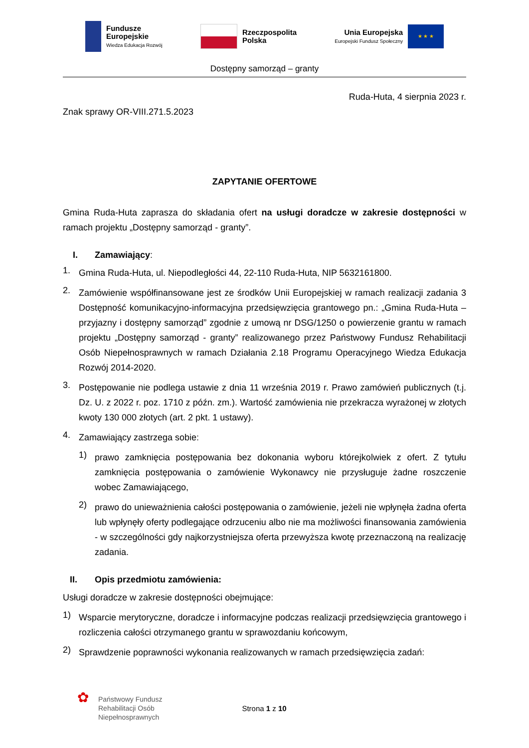Fundusze
Europejskie
Wiedza Edukacja Rozwój
Rzeczpospolita
Polska
Unia Europejska
Europejski Fundusz Społeczny
★ ★ ★
Dostępny samorząd – granty
Ruda-Huta, 4 sierpnia 2023 r.
Znak sprawy OR-VIII.271.5.2023
ZAPYTANIE OFERTOWE
Gmina Ruda-Huta zaprasza do składania ofert na usługi doradcze w zakresie dostępności w ramach projektu „Dostępny samorząd - granty”.
I. Zamawiający:
1.
Gmina Ruda-Huta, ul. Niepodległości 44, 22-110 Ruda-Huta, NIP 5632161800.
2.
Zamówienie współfinansowane jest ze środków Unii Europejskiej w ramach realizacji zadania 3 Dostępność komunikacyjno-informacyjna przedsięwzięcia grantowego pn.: „Gmina Ruda-Huta – przyjazny i dostępny samorząd” zgodnie z umową nr DSG/1250 o powierzenie grantu w ramach projektu „Dostępny samorząd - granty” realizowanego przez Państwowy Fundusz Rehabilitacji Osób Niepełnosprawnych w ramach Działania 2.18 Programu Operacyjnego Wiedza Edukacja Rozwój 2014-2020.
3.
Postępowanie nie podlega ustawie z dnia 11 września 2019 r. Prawo zamówień publicznych (t.j. Dz. U. z 2022 r. poz. 1710 z późn. zm.). Wartość zamówienia nie przekracza wyrażonej w złotych kwoty 130 000 złotych (art. 2 pkt. 1 ustawy).
4.
Zamawiający zastrzega sobie:
1)
prawo zamknięcia postępowania bez dokonania wyboru którejkolwiek z ofert. Z tytułu zamknięcia postępowania o zamówienie Wykonawcy nie przysługuje żadne roszczenie wobec Zamawiającego,
2)
prawo do unieważnienia całości postępowania o zamówienie, jeżeli nie wpłynęła żadna oferta lub wpłynęły oferty podlegające odrzuceniu albo nie ma możliwości finansowania zamówienia - w szczególności gdy najkorzystniejsza oferta przewyższa kwotę przeznaczoną na realizację zadania.
II. Opis przedmiotu zamówienia:
Usługi doradcze w zakresie dostępności obejmujące:
1)
Wsparcie merytoryczne, doradcze i informacyjne podczas realizacji przedsięwzięcia grantowego i rozliczenia całości otrzymanego grantu w sprawozdaniu końcowym,
2)
Sprawdzenie poprawności wykonania realizowanych w ramach przedsięwzięcia zadań:
✿
Państwowy Fundusz
Rehabilitacji Osób
Niepełnosprawnych
Strona 1 z 10